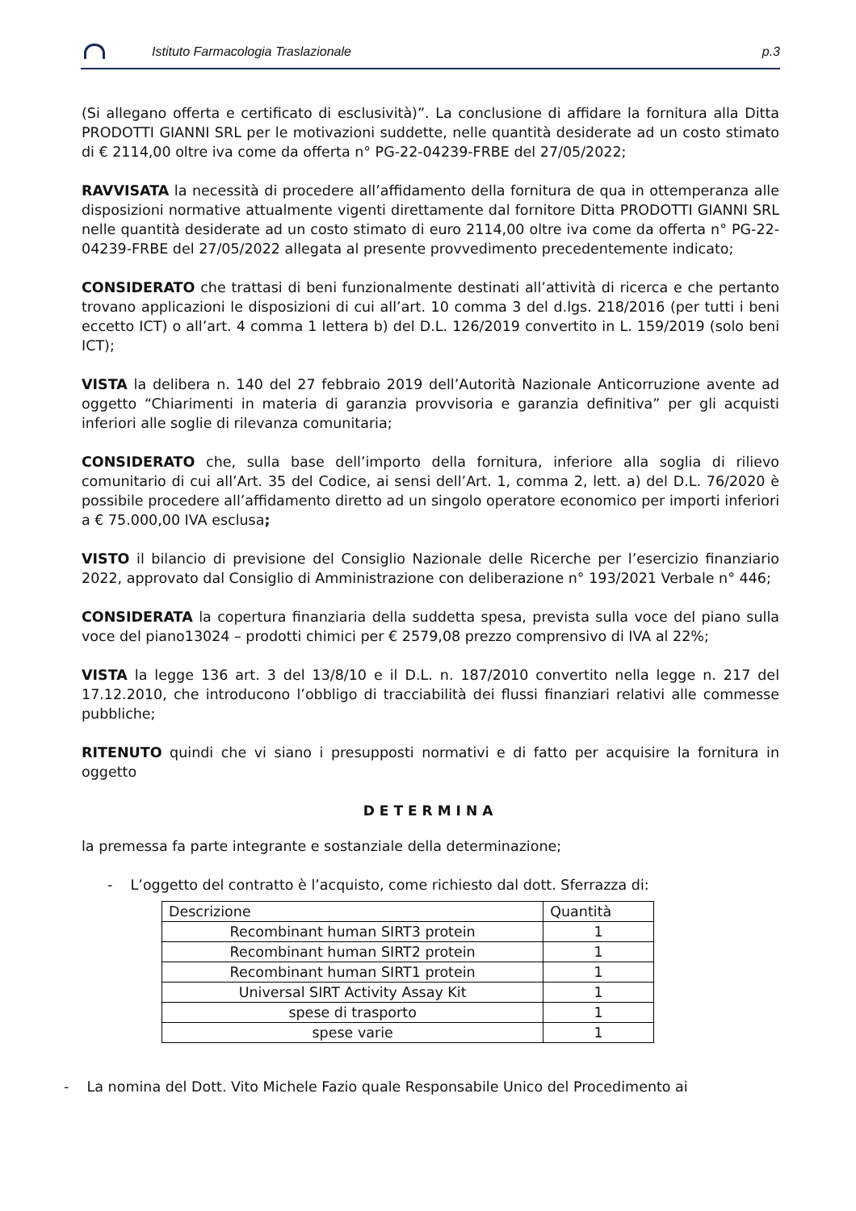Istituto Farmacologia Traslazionale p.3
(Si allegano offerta e certificato di esclusività)”. La conclusione di affidare la fornitura alla Ditta PRODOTTI GIANNI SRL per le motivazioni suddette, nelle quantità desiderate ad un costo stimato di € 2114,00 oltre iva come da offerta n° PG-22-04239-FRBE del 27/05/2022;
RAVVISATA la necessità di procedere all’affidamento della fornitura de qua in ottemperanza alle disposizioni normative attualmente vigenti direttamente dal fornitore Ditta PRODOTTI GIANNI SRL nelle quantità desiderate ad un costo stimato di euro 2114,00 oltre iva come da offerta n° PG-22-04239-FRBE del 27/05/2022 allegata al presente provvedimento precedentemente indicato;
CONSIDERATO che trattasi di beni funzionalmente destinati all’attività di ricerca e che pertanto trovano applicazioni le disposizioni di cui all’art. 10 comma 3 del d.lgs. 218/2016 (per tutti i beni eccetto ICT) o all’art. 4 comma 1 lettera b) del D.L. 126/2019 convertito in L. 159/2019 (solo beni ICT);
VISTA la delibera n. 140 del 27 febbraio 2019 dell’Autorità Nazionale Anticorruzione avente ad oggetto “Chiarimenti in materia di garanzia provvisoria e garanzia definitiva” per gli acquisti inferiori alle soglie di rilevanza comunitaria;
CONSIDERATO che, sulla base dell’importo della fornitura, inferiore alla soglia di rilievo comunitario di cui all’Art. 35 del Codice, ai sensi dell’Art. 1, comma 2, lett. a) del D.L. 76/2020 è possibile procedere all’affidamento diretto ad un singolo operatore economico per importi inferiori a € 75.000,00 IVA esclusa;
VISTO il bilancio di previsione del Consiglio Nazionale delle Ricerche per l’esercizio finanziario 2022, approvato dal Consiglio di Amministrazione con deliberazione n° 193/2021 Verbale n° 446;
CONSIDERATA la copertura finanziaria della suddetta spesa, prevista sulla voce del piano sulla voce del piano13024 – prodotti chimici per € 2579,08 prezzo comprensivo di IVA al 22%;
VISTA la legge 136 art. 3 del 13/8/10 e il D.L. n. 187/2010 convertito nella legge n. 217 del 17.12.2010, che introducono l’obbligo di tracciabilità dei flussi finanziari relativi alle commesse pubbliche;
RITENUTO quindi che vi siano i presupposti normativi e di fatto per acquisire la fornitura in oggetto
DETERMINA
la premessa fa parte integrante e sostanziale della determinazione;
- L’oggetto del contratto è l’acquisto, come richiesto dal dott. Sferrazza di:
| Descrizione | Quantità |
| --- | --- |
| Recombinant human SIRT3 protein | 1 |
| Recombinant human SIRT2 protein | 1 |
| Recombinant human SIRT1 protein | 1 |
| Universal SIRT Activity Assay Kit | 1 |
| spese di trasporto | 1 |
| spese varie | 1 |
- La nomina del Dott. Vito Michele Fazio quale Responsabile Unico del Procedimento ai